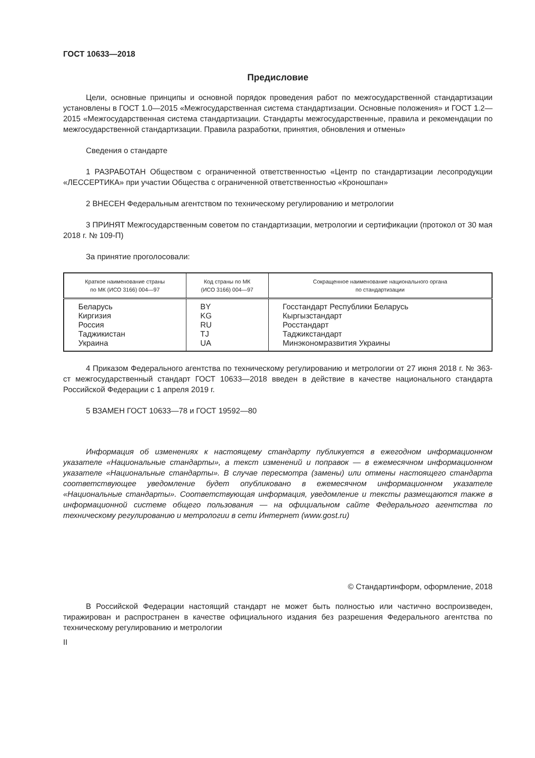ГОСТ 10633—2018
Предисловие
Цели, основные принципы и основной порядок проведения работ по межгосударственной стандартизации установлены в ГОСТ 1.0—2015 «Межгосударственная система стандартизации. Основные положения» и ГОСТ 1.2—2015 «Межгосударственная система стандартизации. Стандарты межгосударственные, правила и рекомендации по межгосударственной стандартизации. Правила разработки, принятия, обновления и отмены»
Сведения о стандарте
1 РАЗРАБОТАН Обществом с ограниченной ответственностью «Центр по стандартизации лесопродукции «ЛЕССЕРТИКА» при участии Общества с ограниченной ответственностью «Кроношпан»
2 ВНЕСЕН Федеральным агентством по техническому регулированию и метрологии
3 ПРИНЯТ Межгосударственным советом по стандартизации, метрологии и сертификации (протокол от 30 мая 2018 г. № 109-П)
За принятие проголосовали:
| Краткое наименование страны по МК (ИСО 3166) 004—97 | Код страны по МК (ИСО 3166) 004—97 | Сокращенное наименование национального органа по стандартизации |
| --- | --- | --- |
| Беларусь Киргизия Россия Таджикистан Украина | BY KG RU TJ UA | Госстандарт Республики Беларусь Кыргызстандарт Росстандарт Таджикстандарт Минэкономразвития Украины |
4 Приказом Федерального агентства по техническому регулированию и метрологии от 27 июня 2018 г. № 363-ст межгосударственный стандарт ГОСТ 10633—2018 введен в действие в качестве национального стандарта Российской Федерации с 1 апреля 2019 г.
5 ВЗАМЕН ГОСТ 10633—78 и ГОСТ 19592—80
Информация об изменениях к настоящему стандарту публикуется в ежегодном информационном указателе «Национальные стандарты», а текст изменений и поправок — в ежемесячном информационном указателе «Национальные стандарты». В случае пересмотра (замены) или отмены настоящего стандарта соответствующее уведомление будет опубликовано в ежемесячном информационном указателе «Национальные стандарты». Соответствующая информация, уведомление и тексты размещаются также в информационной системе общего пользования — на официальном сайте Федерального агентства по техническому регулированию и метрологии в сети Интернет (www.gost.ru)
© Стандартинформ, оформление, 2018
В Российской Федерации настоящий стандарт не может быть полностью или частично воспроизведен, тиражирован и распространен в качестве официального издания без разрешения Федерального агентства по техническому регулированию и метрологии
II